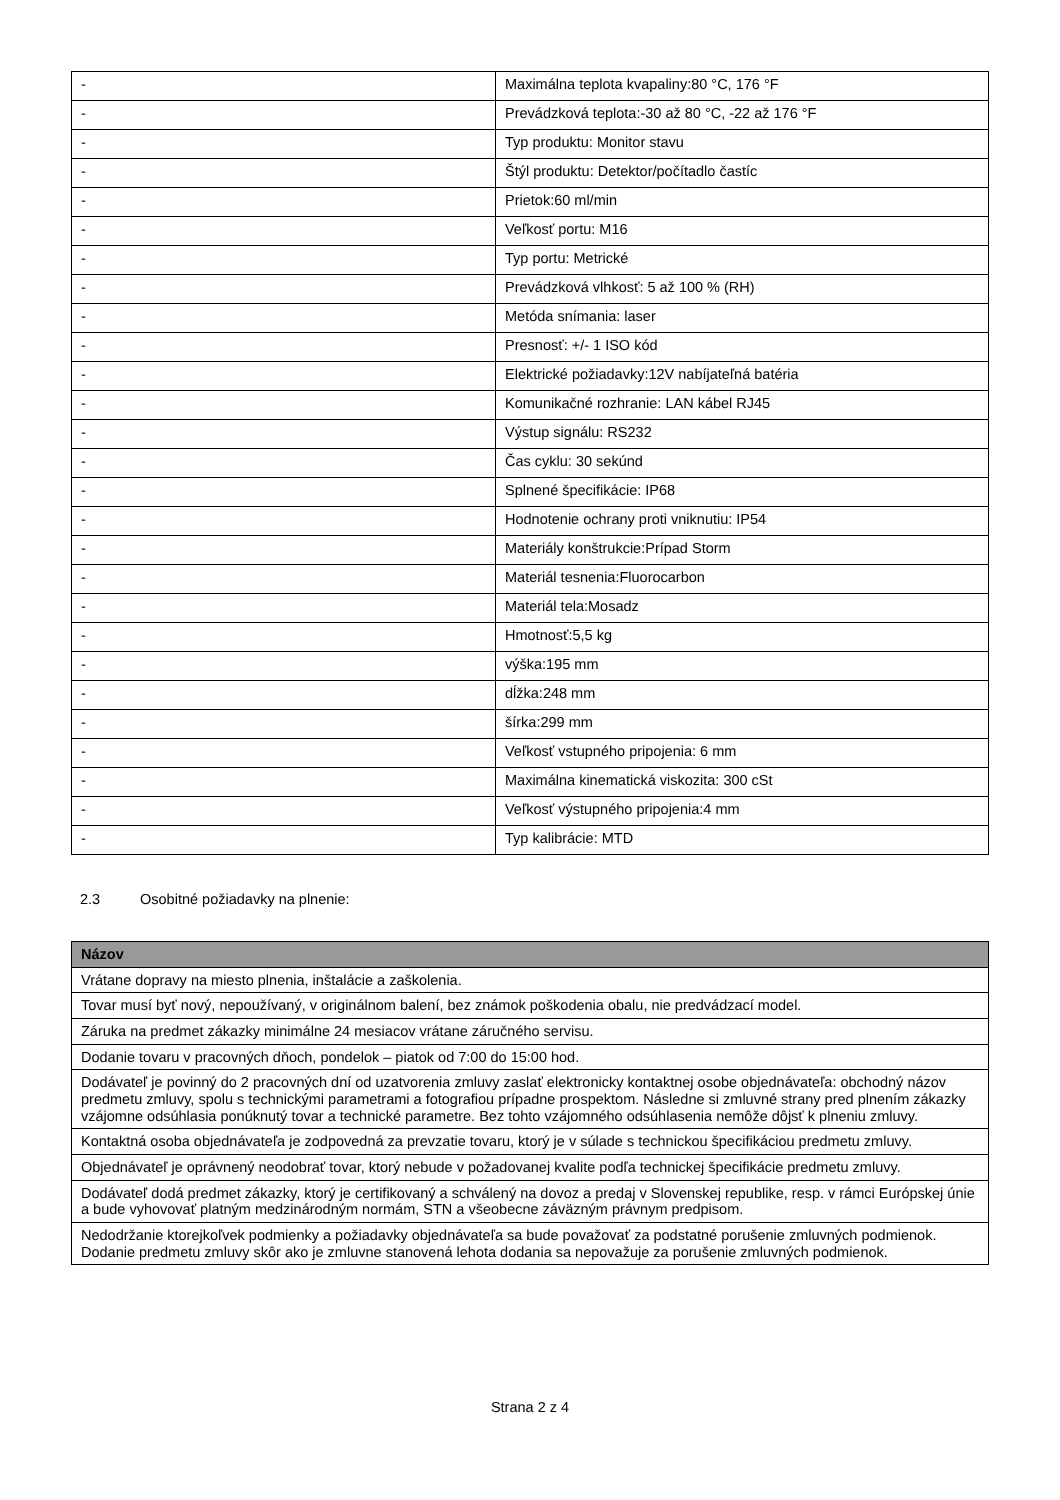| - | Maximálna teplota kvapaliny:80 °C, 176 °F |
| - | Prevádzková teplota:-30 až 80 °C, -22 až 176 °F |
| - | Typ produktu: Monitor stavu |
| - | Štýl produktu: Detektor/počítadlo častíc |
| - | Prietok:60 ml/min |
| - | Veľkosť portu: M16 |
| - | Typ portu: Metrické |
| - | Prevádzková vlhkosť: 5 až 100 % (RH) |
| - | Metóda snímania: laser |
| - | Presnosť: +/- 1 ISO kód |
| - | Elektrické požiadavky:12V nabíjateľná batéria |
| - | Komunikačné rozhranie: LAN kábel RJ45 |
| - | Výstup signálu: RS232 |
| - | Čas cyklu: 30 sekúnd |
| - | Splnené špecifikácie: IP68 |
| - | Hodnotenie ochrany proti vniknutiu: IP54 |
| - | Materiály konštrukcie:Prípad Storm |
| - | Materiál tesnenia:Fluorocarbon |
| - | Materiál tela:Mosadz |
| - | Hmotnosť:5,5 kg |
| - | výška:195 mm |
| - | dĺžka:248 mm |
| - | šírka:299 mm |
| - | Veľkosť vstupného pripojenia: 6 mm |
| - | Maximálna kinematická viskozita: 300 cSt |
| - | Veľkosť výstupného pripojenia:4 mm |
| - | Typ kalibrácie: MTD |
2.3 Osobitné požiadavky na plnenie:
| Názov |
| --- |
| Vrátane dopravy na miesto plnenia, inštalácie a zaškolenia. |
| Tovar musí byť nový, nepoužívaný, v originálnom balení, bez známok poškodenia obalu, nie predvádzací model. |
| Záruka na predmet zákazky minimálne 24 mesiacov vrátane záručného servisu. |
| Dodanie tovaru v pracovných dňoch, pondelok – piatok od 7:00 do 15:00 hod. |
| Dodávateľ je povinný do 2 pracovných dní od uzatvorenia zmluvy zaslať elektronicky kontaktnej osobe objednávateľa: obchodný názov predmetu zmluvy, spolu s technickými parametrami a fotografiou prípadne prospektom. Následne si zmluvné strany pred plnením zákazky vzájomne odsúhlasia ponúknutý tovar a technické parametre. Bez tohto vzájomného odsúhlasenia nemôže dôjsť k plneniu zmluvy. |
| Kontaktná osoba objednávateľa je zodpovedná za prevzatie tovaru, ktorý je v súlade s technickou špecifikáciou predmetu zmluvy. |
| Objednávateľ je oprávnený neodobrať tovar, ktorý nebude v požadovanej kvalite podľa technickej špecifikácie predmetu zmluvy. |
| Dodávateľ dodá predmet zákazky, ktorý je certifikovaný a schválený na dovoz a predaj v Slovenskej republike, resp. v rámci Európskej únie a bude vyhovovať platným medzinárodným normám, STN a všeobecne záväzným právnym predpisom. |
| Nedodržanie ktorejkoľvek podmienky a požiadavky objednávateľa sa bude považovať za podstatné porušenie zmluvných podmienok. Dodanie predmetu zmluvy skôr ako je zmluvne stanovená lehota dodania sa nepovažuje za porušenie zmluvných podmienok. |
Strana 2 z 4